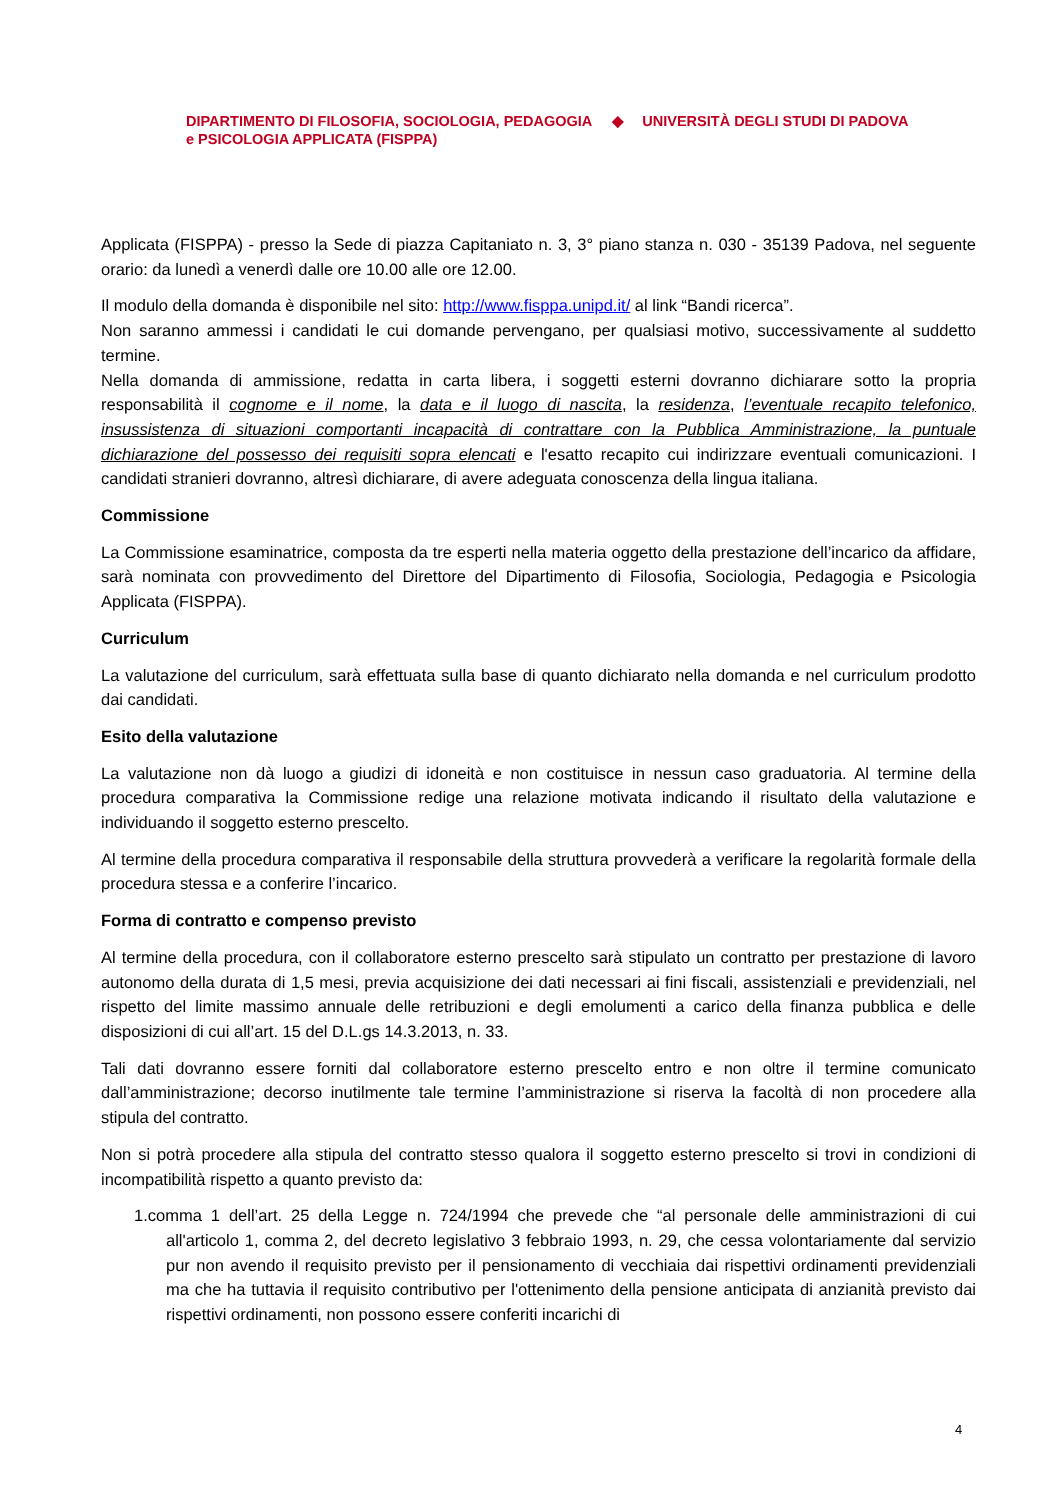DIPARTIMENTO DI FILOSOFIA, SOCIOLOGIA, PEDAGOGIA
e PSICOLOGIA APPLICATA (FISPPA)
◆ UNIVERSITÀ DEGLI STUDI DI PADOVA
Applicata (FISPPA) - presso la Sede di piazza Capitaniato n. 3, 3° piano stanza n. 030 - 35139 Padova, nel seguente orario: da lunedì a venerdì dalle ore 10.00 alle ore 12.00.
Il modulo della domanda è disponibile nel sito: http://www.fisppa.unipd.it/ al link “Bandi ricerca”.
Non saranno ammessi i candidati le cui domande pervengano, per qualsiasi motivo, successivamente al suddetto termine.
Nella domanda di ammissione, redatta in carta libera, i soggetti esterni dovranno dichiarare sotto la propria responsabilità il cognome e il nome, la data e il luogo di nascita, la residenza, l’eventuale recapito telefonico, insussistenza di situazioni comportanti incapacità di contrattare con la Pubblica Amministrazione, la puntuale dichiarazione del possesso dei requisiti sopra elencati e l'esatto recapito cui indirizzare eventuali comunicazioni. I candidati stranieri dovranno, altresì dichiarare, di avere adeguata conoscenza della lingua italiana.
Commissione
La Commissione esaminatrice, composta da tre esperti nella materia oggetto della prestazione dell’incarico da affidare, sarà nominata con provvedimento del Direttore del Dipartimento di Filosofia, Sociologia, Pedagogia e Psicologia Applicata (FISPPA).
Curriculum
La valutazione del curriculum, sarà effettuata sulla base di quanto dichiarato nella domanda e nel curriculum prodotto dai candidati.
Esito della valutazione
La valutazione non dà luogo a giudizi di idoneità e non costituisce in nessun caso graduatoria. Al termine della procedura comparativa la Commissione redige una relazione motivata indicando il risultato della valutazione e individuando il soggetto esterno prescelto.
Al termine della procedura comparativa il responsabile della struttura provvederà a verificare la regolarità formale della procedura stessa e a conferire l’incarico.
Forma di contratto e compenso previsto
Al termine della procedura, con il collaboratore esterno prescelto sarà stipulato un contratto per prestazione di lavoro autonomo della durata di 1,5 mesi, previa acquisizione dei dati necessari ai fini fiscali, assistenziali e previdenziali, nel rispetto del limite massimo annuale delle retribuzioni e degli emolumenti a carico della finanza pubblica e delle disposizioni di cui all’art. 15 del D.L.gs 14.3.2013, n. 33.
Tali dati dovranno essere forniti dal collaboratore esterno prescelto entro e non oltre il termine comunicato dall’amministrazione; decorso inutilmente tale termine l’amministrazione si riserva la facoltà di non procedere alla stipula del contratto.
Non si potrà procedere alla stipula del contratto stesso qualora il soggetto esterno prescelto si trovi in condizioni di incompatibilità rispetto a quanto previsto da:
1.comma 1 dell’art. 25 della Legge n. 724/1994 che prevede che “al personale delle amministrazioni di cui all'articolo 1, comma 2, del decreto legislativo 3 febbraio 1993, n. 29, che cessa volontariamente dal servizio pur non avendo il requisito previsto per il pensionamento di vecchiaia dai rispettivi ordinamenti previdenziali ma che ha tuttavia il requisito contributivo per l'ottenimento della pensione anticipata di anzianità previsto dai rispettivi ordinamenti, non possono essere conferiti incarichi di
4